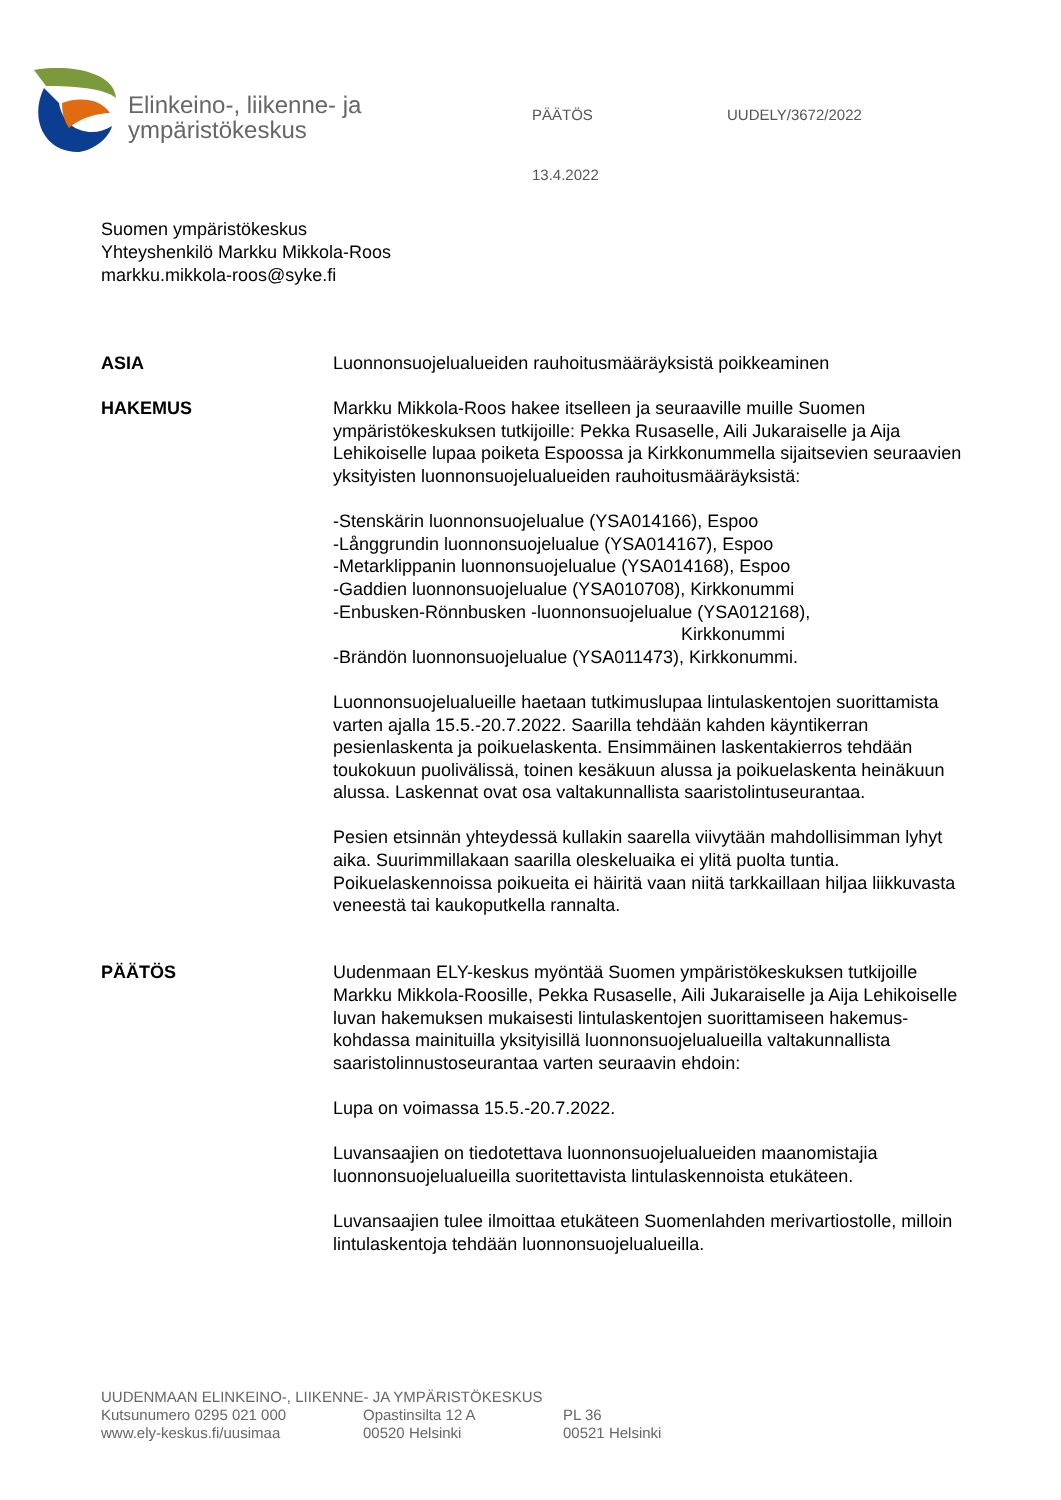Elinkeino-, liikenne- ja
ympäristökeskus
PÄÄTÖS UUDELY/3672/2022
13.4.2022
Suomen ympäristökeskus
Yhteyshenkilö Markku Mikkola-Roos
markku.mikkola-roos@syke.fi
ASIA Luonnonsuojelualueiden rauhoitusmääräyksistä poikkeaminen
HAKEMUS Markku Mikkola-Roos hakee itselleen ja seuraaville muille Suomen ympäristökeskuksen tutkijoille: Pekka Rusaselle, Aili Jukaraiselle ja Aija Lehikoiselle lupaa poiketa Espoossa ja Kirkkonummella sijaitsevien seuraavien yksityisten luonnonsuojelualueiden rauhoitusmääräyksistä:
-Stenskärin luonnonsuojelualue (YSA014166), Espoo
-Långgrundin luonnonsuojelualue (YSA014167), Espoo
-Metarklippanin luonnonsuojelualue (YSA014168), Espoo
-Gaddien luonnonsuojelualue (YSA010708), Kirkkonummi
-Enbusken-Rönnbusken -luonnonsuojelualue (YSA012168),
Kirkkonummi
-Brändön luonnonsuojelualue (YSA011473), Kirkkonummi.
Luonnonsuojelualueille haetaan tutkimuslupaa lintulaskentojen suorittamista varten ajalla 15.5.-20.7.2022. Saarilla tehdään kahden käyntikerran pesienlaskenta ja poikuelaskenta. Ensimmäinen laskentakierros tehdään toukokuun puolivälissä, toinen kesäkuun alussa ja poikuelaskenta heinäkuun alussa. Laskennat ovat osa valtakunnallista saaristolintuseurantaa.
Pesien etsinnän yhteydessä kullakin saarella viivytään mahdollisimman lyhyt aika. Suurimmillakaan saarilla oleskeluaika ei ylitä puolta tuntia. Poikuelaskennoissa poikueita ei häiritä vaan niitä tarkkaillaan hiljaa liikkuvasta veneestä tai kaukoputkella rannalta.
PÄÄTÖS Uudenmaan ELY-keskus myöntää Suomen ympäristökeskuksen tutkijoille Markku Mikkola-Roosille, Pekka Rusaselle, Aili Jukaraiselle ja Aija Lehikoiselle luvan hakemuksen mukaisesti lintulaskentojen suorittamiseen hakemus-kohdassa mainituilla yksityisillä luonnonsuojelualueilla valtakunnallista saaristolinnustoseurantaa varten seuraavin ehdoin:
Lupa on voimassa 15.5.-20.7.2022.
Luvansaajien on tiedotettava luonnonsuojelualueiden maanomistajia luonnonsuojelualueilla suoritettavista lintulaskennoista etukäteen.
Luvansaajien tulee ilmoittaa etukäteen Suomenlahden merivartiostolle, milloin lintulaskentoja tehdään luonnonsuojelualueilla.
UUDENMAAN ELINKEINO-, LIIKENNE- JA YMPÄRISTÖKESKUS
Kutsunumero 0295 021 000
www.ely-keskus.fi/uusimaa
Opastinsilta 12 A
00520 Helsinki
PL 36
00521 Helsinki